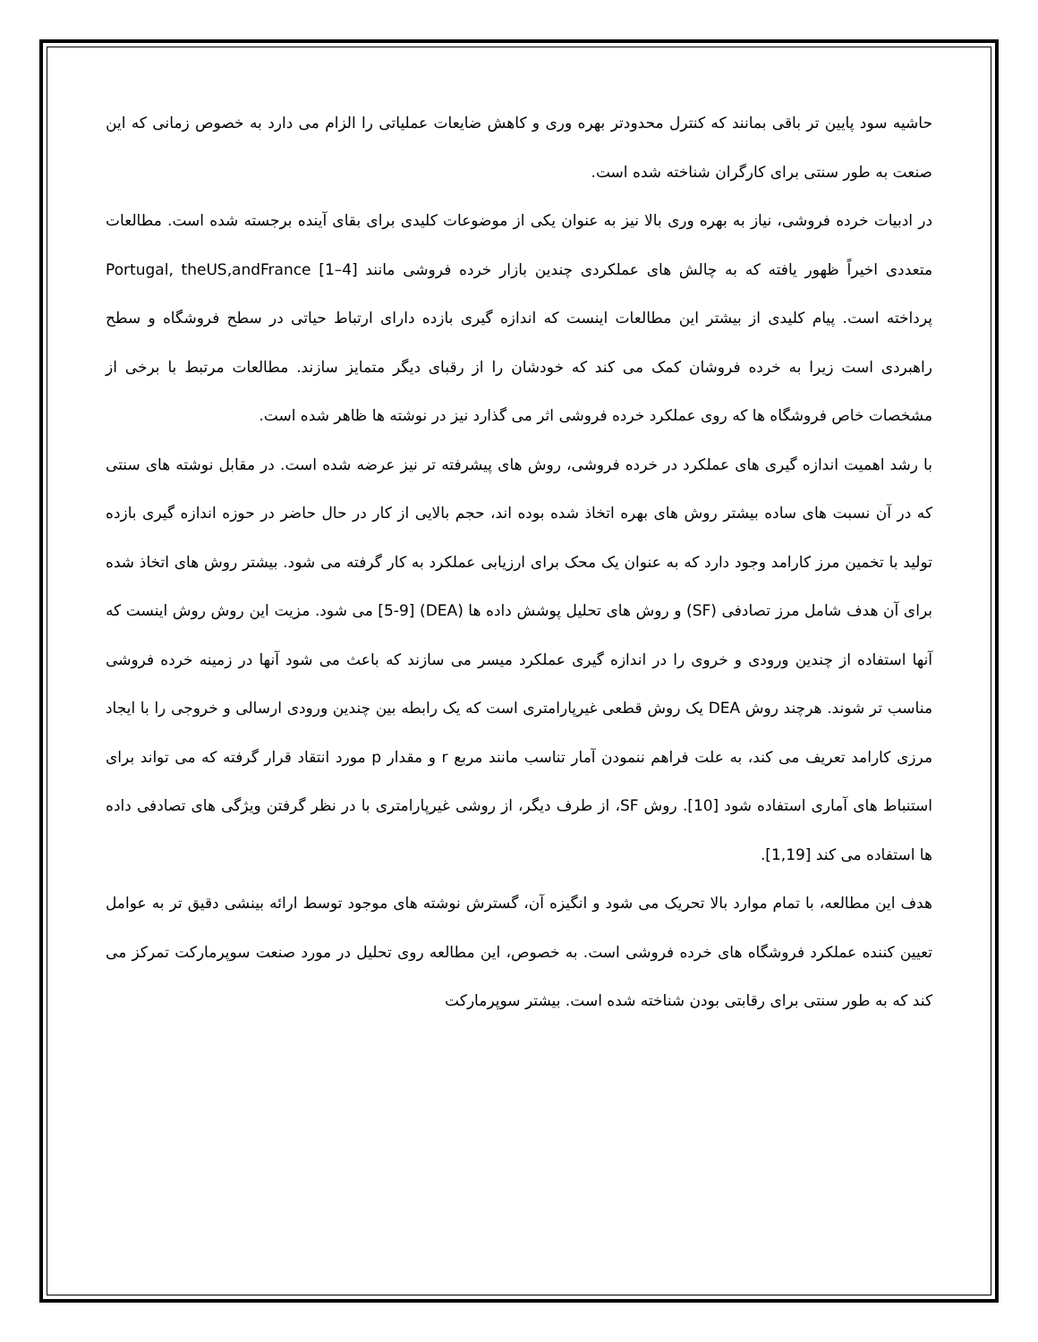حاشیه سود پایین تر باقی بمانند که کنترل محدودتر بهره وری و کاهش ضایعات عملیاتی را الزام می دارد به خصوص زمانی که این صنعت به طور سنتی برای کارگران شناخته شده است.
در ادبیات خرده فروشی، نیاز به بهره وری بالا نیز به عنوان یکی از موضوعات کلیدی برای بقای آینده برجسته شده است. مطالعات متعددی اخیراً ظهور یافته که به چالش های عملکردی چندین بازار خرده فروشی مانند Portugal, theUS,andFrance [1–4] پرداخته است. پیام کلیدی از بیشتر این مطالعات اینست که اندازه گیری بازده دارای ارتباط حیاتی در سطح فروشگاه و سطح راهبردی است زیرا به خرده فروشان کمک می کند که خودشان را از رقبای دیگر متمایز سازند. مطالعات مرتبط با برخی از مشخصات خاص فروشگاه ها که روی عملکرد خرده فروشی اثر می گذارد نیز در نوشته ها ظاهر شده است.
با رشد اهمیت اندازه گیری های عملکرد در خرده فروشی، روش های پیشرفته تر نیز عرضه شده است. در مقابل نوشته های سنتی که در آن نسبت های ساده بیشتر روش های بهره اتخاذ شده بوده اند، حجم بالایی از کار در حال حاضر در حوزه اندازه گیری بازده تولید با تخمین مرز کارامد وجود دارد که به عنوان یک محک برای ارزیابی عملکرد به کار گرفته می شود. بیشتر روش های اتخاذ شده برای آن هدف شامل مرز تصادفی (SF) و روش های تحلیل پوشش داده ها (DEA) [5-9] می شود. مزیت این روش روش اینست که آنها استفاده از چندین ورودی و خروی را در اندازه گیری عملکرد میسر می سازند که باعث می شود آنها در زمینه خرده فروشی مناسب تر شوند. هرچند روش DEA یک روش قطعی غیرپارامتری است که یک رابطه بین چندین ورودی ارسالی و خروجی را با ایجاد مرزی کارامد تعریف می کند، به علت فراهم ننمودن آمار تناسب مانند مربع r و مقدار p مورد انتقاد قرار گرفته که می تواند برای استنباط های آماری استفاده شود [10]. روش SF، از طرف دیگر، از روشی غیرپارامتری با در نظر گرفتن ویژگی های تصادفی داده ها استفاده می کند [1,19].
هدف این مطالعه، با تمام موارد بالا تحریک می شود و انگیزه آن، گسترش نوشته های موجود توسط ارائه بینشی دقیق تر به عوامل تعیین کننده عملکرد فروشگاه های خرده فروشی است. به خصوص، این مطالعه روی تحلیل در مورد صنعت سوپرمارکت تمرکز می کند که به طور سنتی برای رقابتی بودن شناخته شده است. بیشتر سوپرمارکت